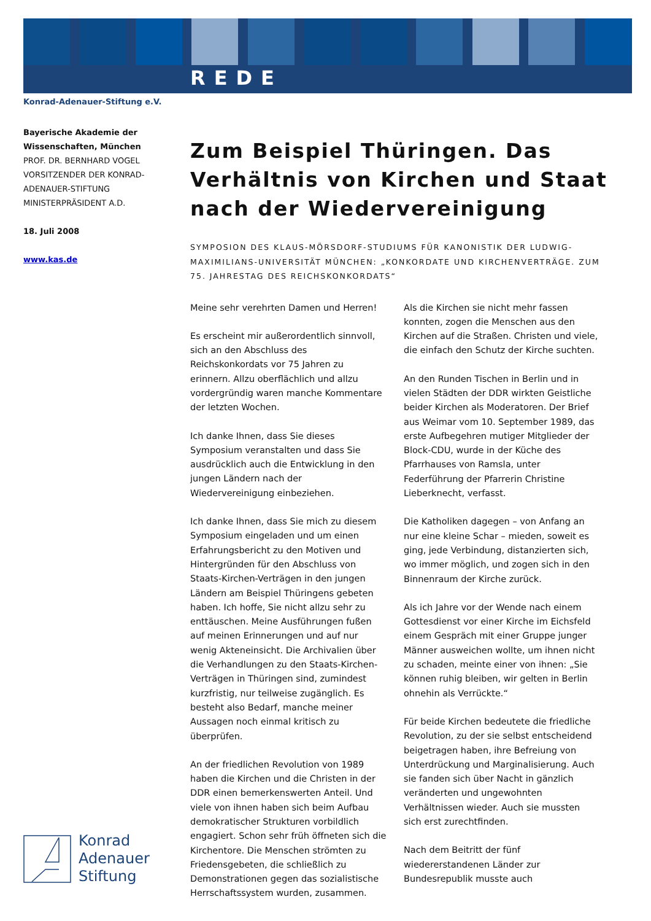REDE
Konrad-Adenauer-Stiftung e.V.
Bayerische Akademie der Wissenschaften, München
PROF. DR. BERNHARD VOGEL
VORSITZENDER DER KONRAD-ADENAUER-STIFTUNG
MINISTERPRÄSIDENT A.D.
18. Juli 2008
www.kas.de
Zum Beispiel Thüringen. Das Verhältnis von Kirchen und Staat nach der Wiedervereinigung
SYMPOSION DES KLAUS-MÖRSDORF-STUDIUMS FÜR KANONISTIK DER LUDWIG-MAXIMILIANS-UNIVERSITÄT MÜNCHEN: „KONKORDATE UND KIRCHENVERTRÄGE. ZUM 75. JAHRESTAG DES REICHSKONKORDATS“
Meine sehr verehrten Damen und Herren!
Es erscheint mir außerordentlich sinnvoll, sich an den Abschluss des Reichskonkordats vor 75 Jahren zu erinnern. Allzu oberflächlich und allzu vordergründig waren manche Kommentare der letzten Wochen.
Ich danke Ihnen, dass Sie dieses Symposium veranstalten und dass Sie ausdrücklich auch die Entwicklung in den jungen Ländern nach der Wiedervereinigung einbeziehen.
Ich danke Ihnen, dass Sie mich zu diesem Symposium eingeladen und um einen Erfahrungsbericht zu den Motiven und Hintergründen für den Abschluss von Staats-Kirchen-Verträgen in den jungen Ländern am Beispiel Thüringens gebeten haben. Ich hoffe, Sie nicht allzu sehr zu enttäuschen. Meine Ausführungen fußen auf meinen Erinnerungen und auf nur wenig Akteneinsicht. Die Archivalien über die Verhandlungen zu den Staats-Kirchen-Verträgen in Thüringen sind, zumindest kurzfristig, nur teilweise zugänglich. Es besteht also Bedarf, manche meiner Aussagen noch einmal kritisch zu überprüfen.
An der friedlichen Revolution von 1989 haben die Kirchen und die Christen in der DDR einen bemerkenswerten Anteil. Und viele von ihnen haben sich beim Aufbau demokratischer Strukturen vorbildlich engagiert. Schon sehr früh öffneten sich die Kirchentore. Die Menschen strömten zu Friedensgebeten, die schließlich zu Demonstrationen gegen das sozialistische Herrschaftssystem wurden, zusammen.
Als die Kirchen sie nicht mehr fassen konnten, zogen die Menschen aus den Kirchen auf die Straßen. Christen und viele, die einfach den Schutz der Kirche suchten.
An den Runden Tischen in Berlin und in vielen Städten der DDR wirkten Geistliche beider Kirchen als Moderatoren. Der Brief aus Weimar vom 10. September 1989, das erste Aufbegehren mutiger Mitglieder der Block-CDU, wurde in der Küche des Pfarrhauses von Ramsla, unter Federführung der Pfarrerin Christine Lieberknecht, verfasst.
Die Katholiken dagegen – von Anfang an nur eine kleine Schar – mieden, soweit es ging, jede Verbindung, distanzierten sich, wo immer möglich, und zogen sich in den Binnenraum der Kirche zurück.
Als ich Jahre vor der Wende nach einem Gottesdienst vor einer Kirche im Eichsfeld einem Gespräch mit einer Gruppe junger Männer ausweichen wollte, um ihnen nicht zu schaden, meinte einer von ihnen: „Sie können ruhig bleiben, wir gelten in Berlin ohnehin als Verrückte.“
Für beide Kirchen bedeutete die friedliche Revolution, zu der sie selbst entscheidend beigetragen haben, ihre Befreiung von Unterdrückung und Marginalisierung. Auch sie fanden sich über Nacht in gänzlich veränderten und ungewohnten Verhältnissen wieder. Auch sie mussten sich erst zurechtfinden.
Nach dem Beitritt der fünf wiedererstandenen Länder zur Bundesrepublik musste auch
Konrad
Adenauer
Stiftung